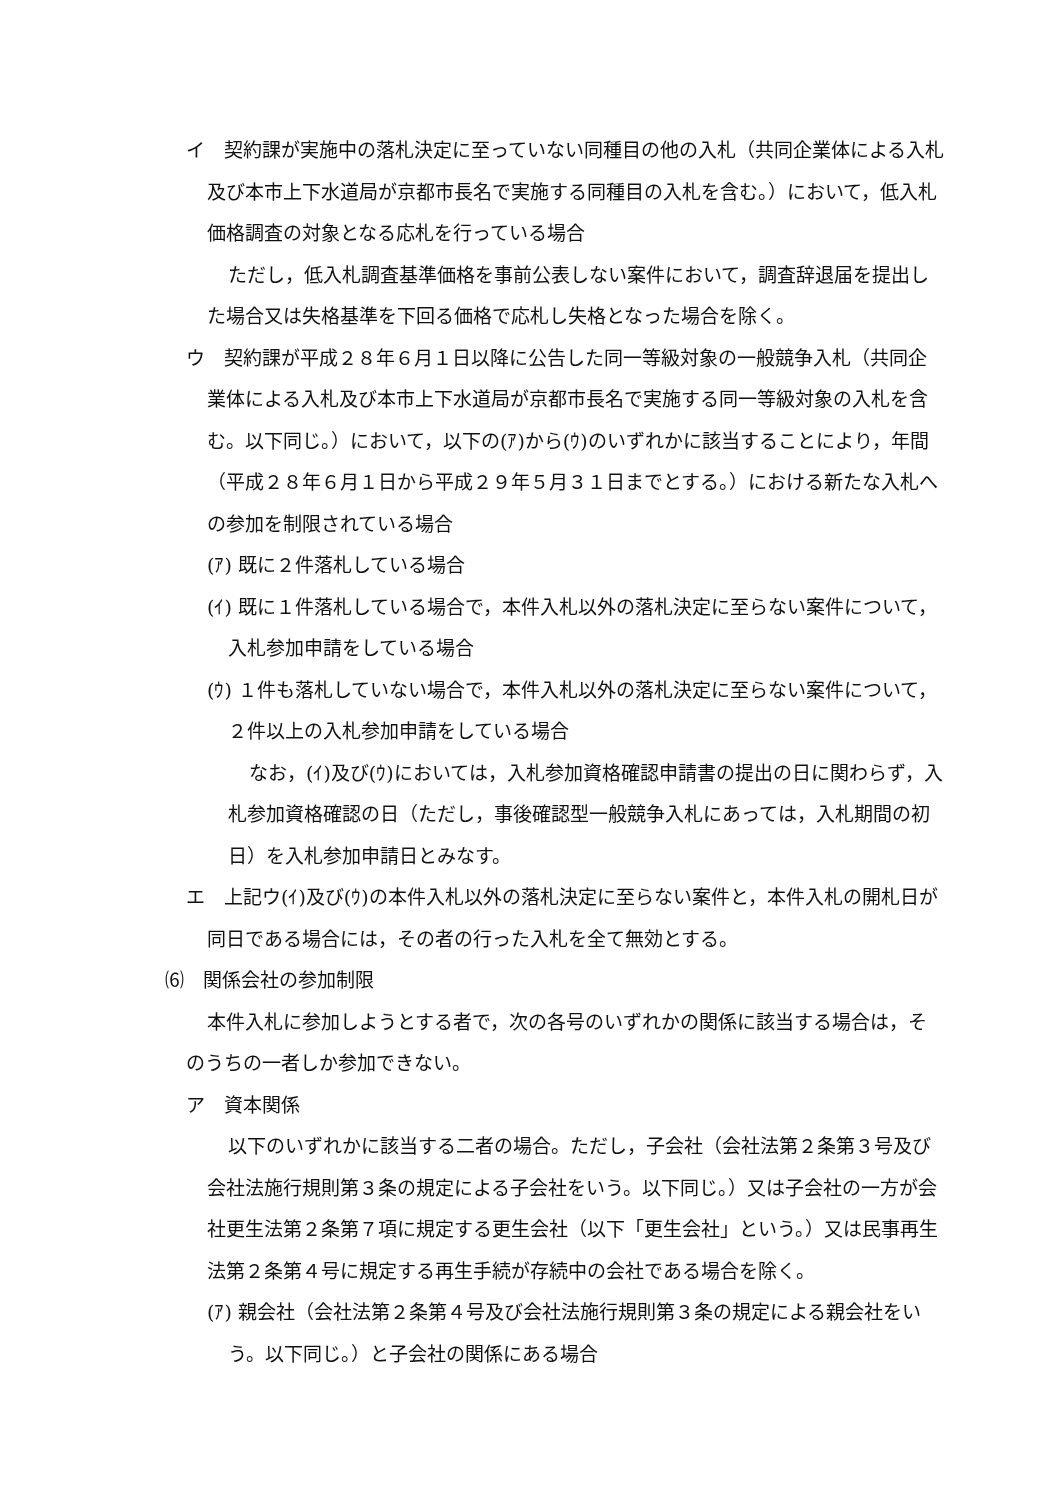イ　契約課が実施中の落札決定に至っていない同種目の他の入札（共同企業体による入札及び本市上下水道局が京都市長名で実施する同種目の入札を含む。）において，低入札価格調査の対象となる応札を行っている場合
ただし，低入札調査基準価格を事前公表しない案件において，調査辞退届を提出した場合又は失格基準を下回る価格で応札し失格となった場合を除く。
ウ　契約課が平成２８年６月１日以降に公告した同一等級対象の一般競争入札（共同企業体による入札及び本市上下水道局が京都市長名で実施する同一等級対象の入札を含む。以下同じ。）において，以下の(ｱ)から(ｳ)のいずれかに該当することにより，年間（平成２８年６月１日から平成２９年５月３１日までとする。）における新たな入札への参加を制限されている場合
(ｱ) 既に２件落札している場合
(ｲ) 既に１件落札している場合で，本件入札以外の落札決定に至らない案件について，入札参加申請をしている場合
(ｳ) １件も落札していない場合で，本件入札以外の落札決定に至らない案件について，２件以上の入札参加申請をしている場合
なお，(ｲ)及び(ｳ)においては，入札参加資格確認申請書の提出の日に関わらず，入札参加資格確認の日（ただし，事後確認型一般競争入札にあっては，入札期間の初日）を入札参加申請日とみなす。
エ　上記ウ(ｲ)及び(ｳ)の本件入札以外の落札決定に至らない案件と，本件入札の開札日が同日である場合には，その者の行った入札を全て無効とする。
⑹　関係会社の参加制限
本件入札に参加しようとする者で，次の各号のいずれかの関係に該当する場合は，そのうちの一者しか参加できない。
ア　資本関係
以下のいずれかに該当する二者の場合。ただし，子会社（会社法第２条第３号及び会社法施行規則第３条の規定による子会社をいう。以下同じ。）又は子会社の一方が会社更生法第２条第７項に規定する更生会社（以下「更生会社」という。）又は民事再生法第２条第４号に規定する再生手続が存続中の会社である場合を除く。
(ｱ) 親会社（会社法第２条第４号及び会社法施行規則第３条の規定による親会社をいう。以下同じ。）と子会社の関係にある場合